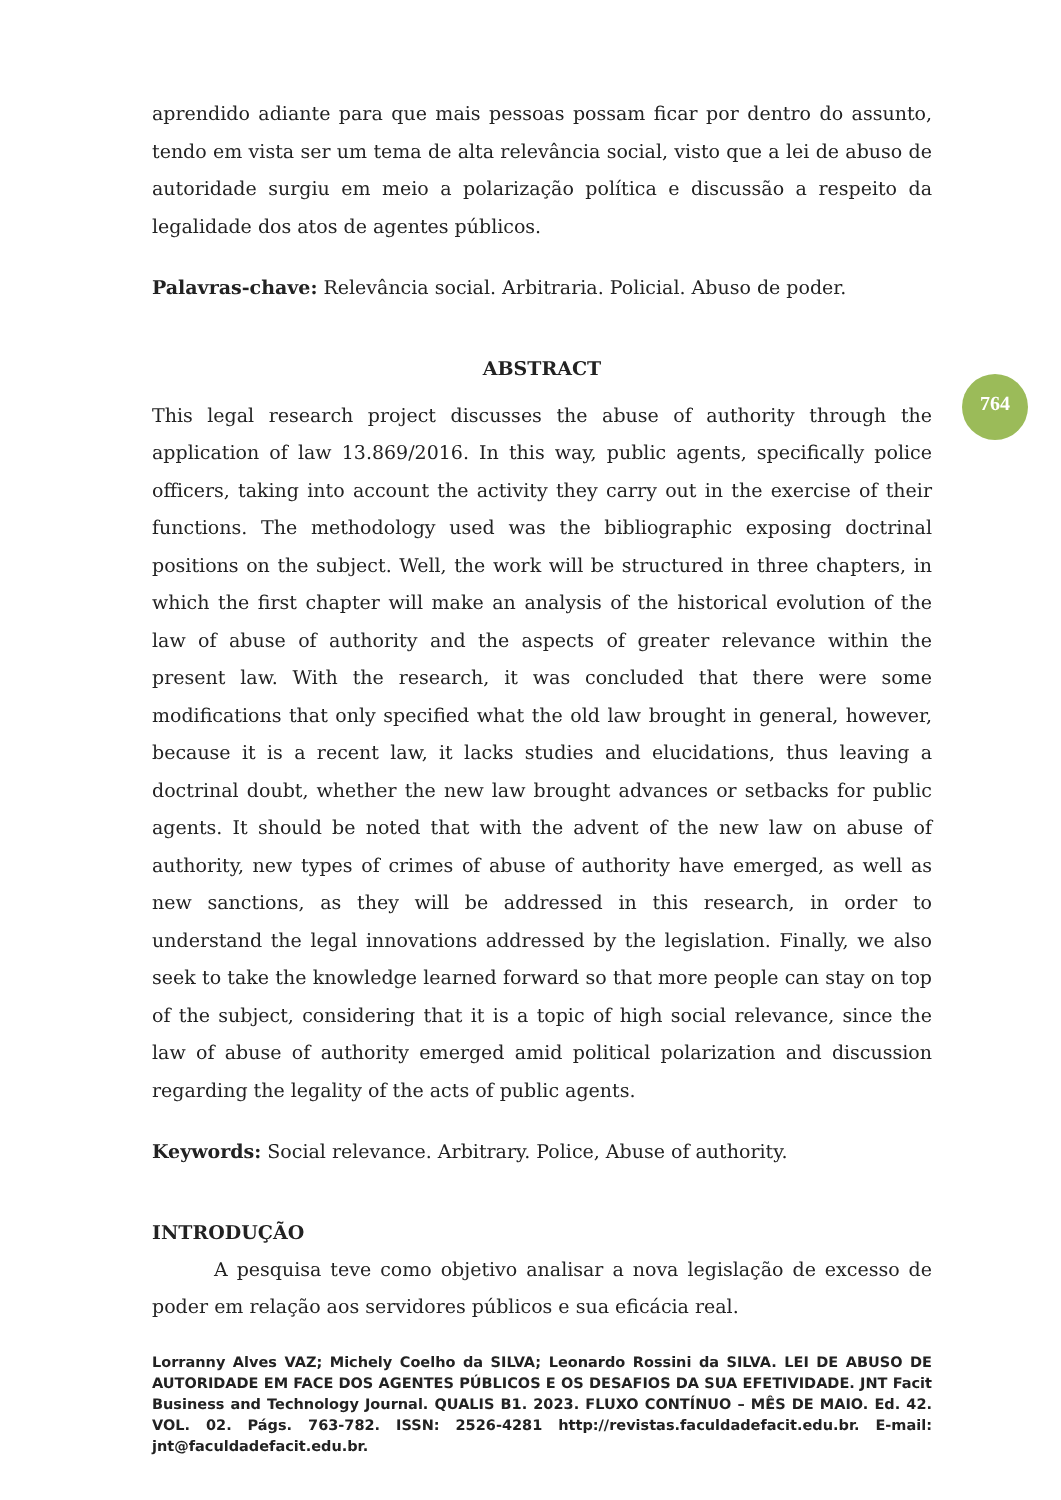aprendido adiante para que mais pessoas possam ficar por dentro do assunto, tendo em vista ser um tema de alta relevância social, visto que a lei de abuso de autoridade surgiu em meio a polarização política e discussão a respeito da legalidade dos atos de agentes públicos.
Palavras-chave: Relevância social. Arbitraria. Policial. Abuso de poder.
ABSTRACT
This legal research project discusses the abuse of authority through the application of law 13.869/2016. In this way, public agents, specifically police officers, taking into account the activity they carry out in the exercise of their functions. The methodology used was the bibliographic exposing doctrinal positions on the subject. Well, the work will be structured in three chapters, in which the first chapter will make an analysis of the historical evolution of the law of abuse of authority and the aspects of greater relevance within the present law. With the research, it was concluded that there were some modifications that only specified what the old law brought in general, however, because it is a recent law, it lacks studies and elucidations, thus leaving a doctrinal doubt, whether the new law brought advances or setbacks for public agents. It should be noted that with the advent of the new law on abuse of authority, new types of crimes of abuse of authority have emerged, as well as new sanctions, as they will be addressed in this research, in order to understand the legal innovations addressed by the legislation. Finally, we also seek to take the knowledge learned forward so that more people can stay on top of the subject, considering that it is a topic of high social relevance, since the law of abuse of authority emerged amid political polarization and discussion regarding the legality of the acts of public agents.
Keywords: Social relevance. Arbitrary. Police, Abuse of authority.
INTRODUÇÃO
A pesquisa teve como objetivo analisar a nova legislação de excesso de poder em relação aos servidores públicos e sua eficácia real.
764
Lorranny Alves VAZ; Michely Coelho da SILVA; Leonardo Rossini da SILVA. LEI DE ABUSO DE AUTORIDADE EM FACE DOS AGENTES PÚBLICOS E OS DESAFIOS DA SUA EFETIVIDADE. JNT Facit Business and Technology Journal. QUALIS B1. 2023. FLUXO CONTÍNUO – MÊS DE MAIO. Ed. 42. VOL. 02. Págs. 763-782. ISSN: 2526-4281 http://revistas.faculdadefacit.edu.br. E-mail: jnt@faculdadefacit.edu.br.